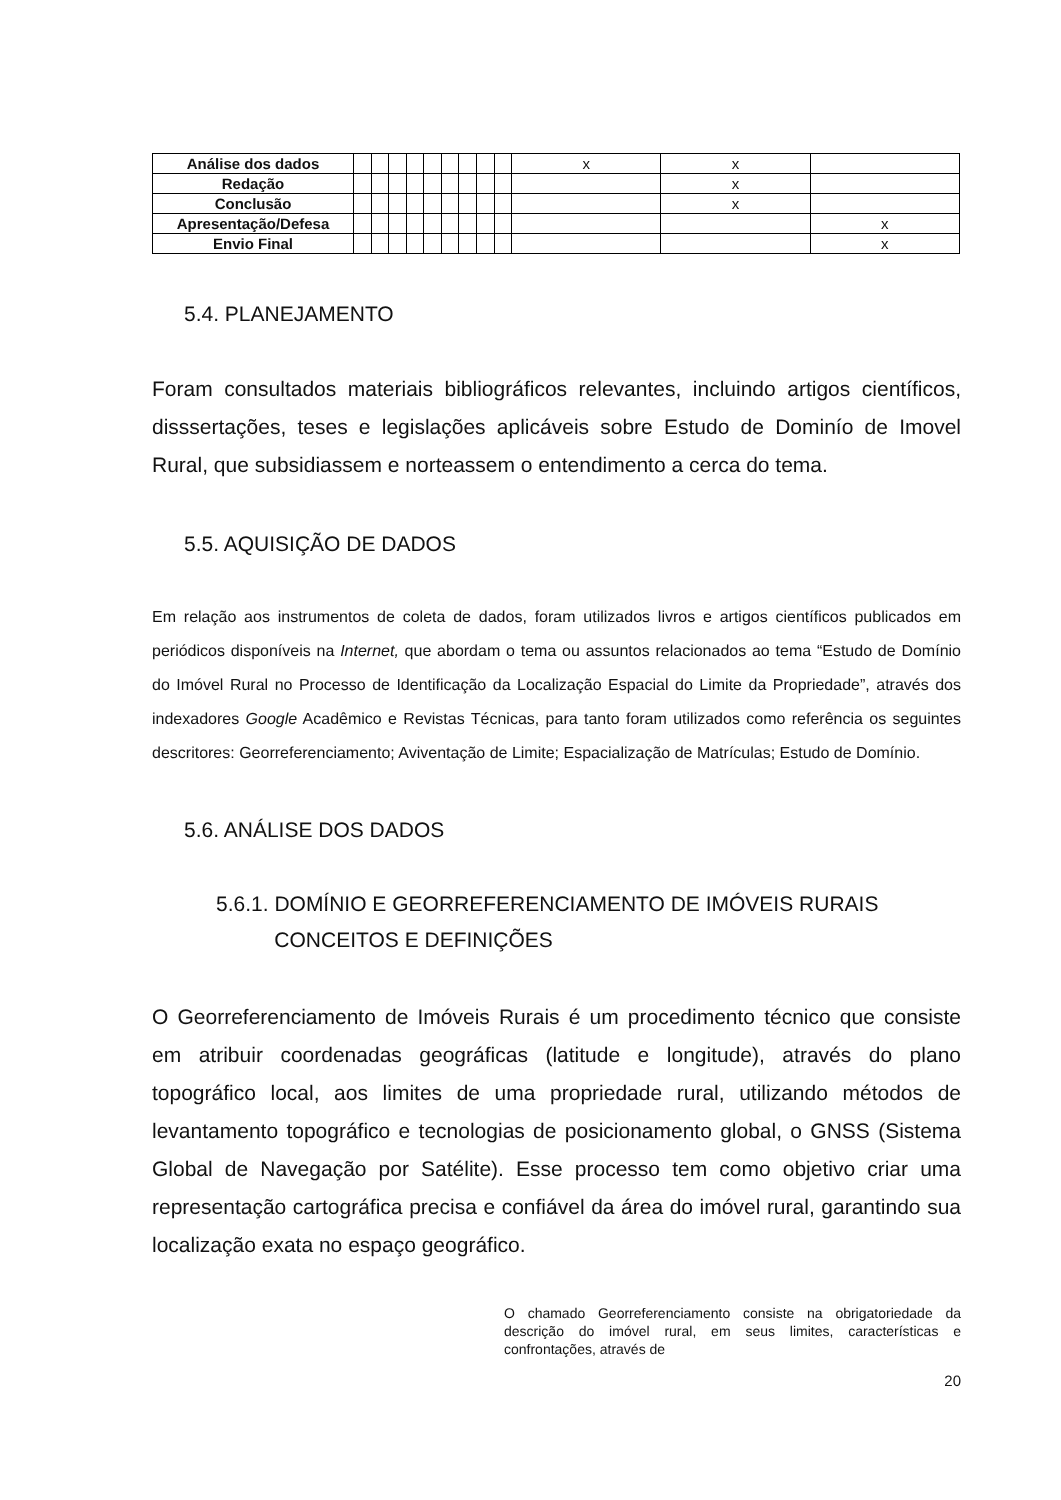| Análise dos dados | | | | | | | | | | x | x | |
| Redação | | | | | | | | | | | x | |
| Conclusão | | | | | | | | | | | x | |
| Apresentação/Defesa | | | | | | | | | | | | x |
| Envio Final | | | | | | | | | | | | x |
5.4. PLANEJAMENTO
Foram consultados materiais bibliográficos relevantes, incluindo artigos científicos, disssertações, teses e legislações aplicáveis sobre Estudo de Dominío de Imovel Rural, que subsidiassem e norteassem o entendimento a cerca do tema.
5.5. AQUISIÇÃO DE DADOS
Em relação aos instrumentos de coleta de dados, foram utilizados livros e artigos científicos publicados em periódicos disponíveis na Internet, que abordam o tema ou assuntos relacionados ao tema “Estudo de Domínio do Imóvel Rural no Processo de Identificação da Localização Espacial do Limite da Propriedade”, através dos indexadores Google Acadêmico e Revistas Técnicas, para tanto foram utilizados como referência os seguintes descritores: Georreferenciamento; Aviventação de Limite; Espacialização de Matrículas; Estudo de Domínio.
5.6. ANÁLISE DOS DADOS
5.6.1. DOMÍNIO E GEORREFERENCIAMENTO DE IMÓVEIS RURAIS
CONCEITOS E DEFINIÇÕES
O Georreferenciamento de Imóveis Rurais é um procedimento técnico que consiste em atribuir coordenadas geográficas (latitude e longitude), através do plano topográfico local, aos limites de uma propriedade rural, utilizando métodos de levantamento topográfico e tecnologias de posicionamento global, o GNSS (Sistema Global de Navegação por Satélite). Esse processo tem como objetivo criar uma representação cartográfica precisa e confiável da área do imóvel rural, garantindo sua localização exata no espaço geográfico.
O chamado Georreferenciamento consiste na obrigatoriedade da descrição do imóvel rural, em seus limites, características e confrontações, através de
20